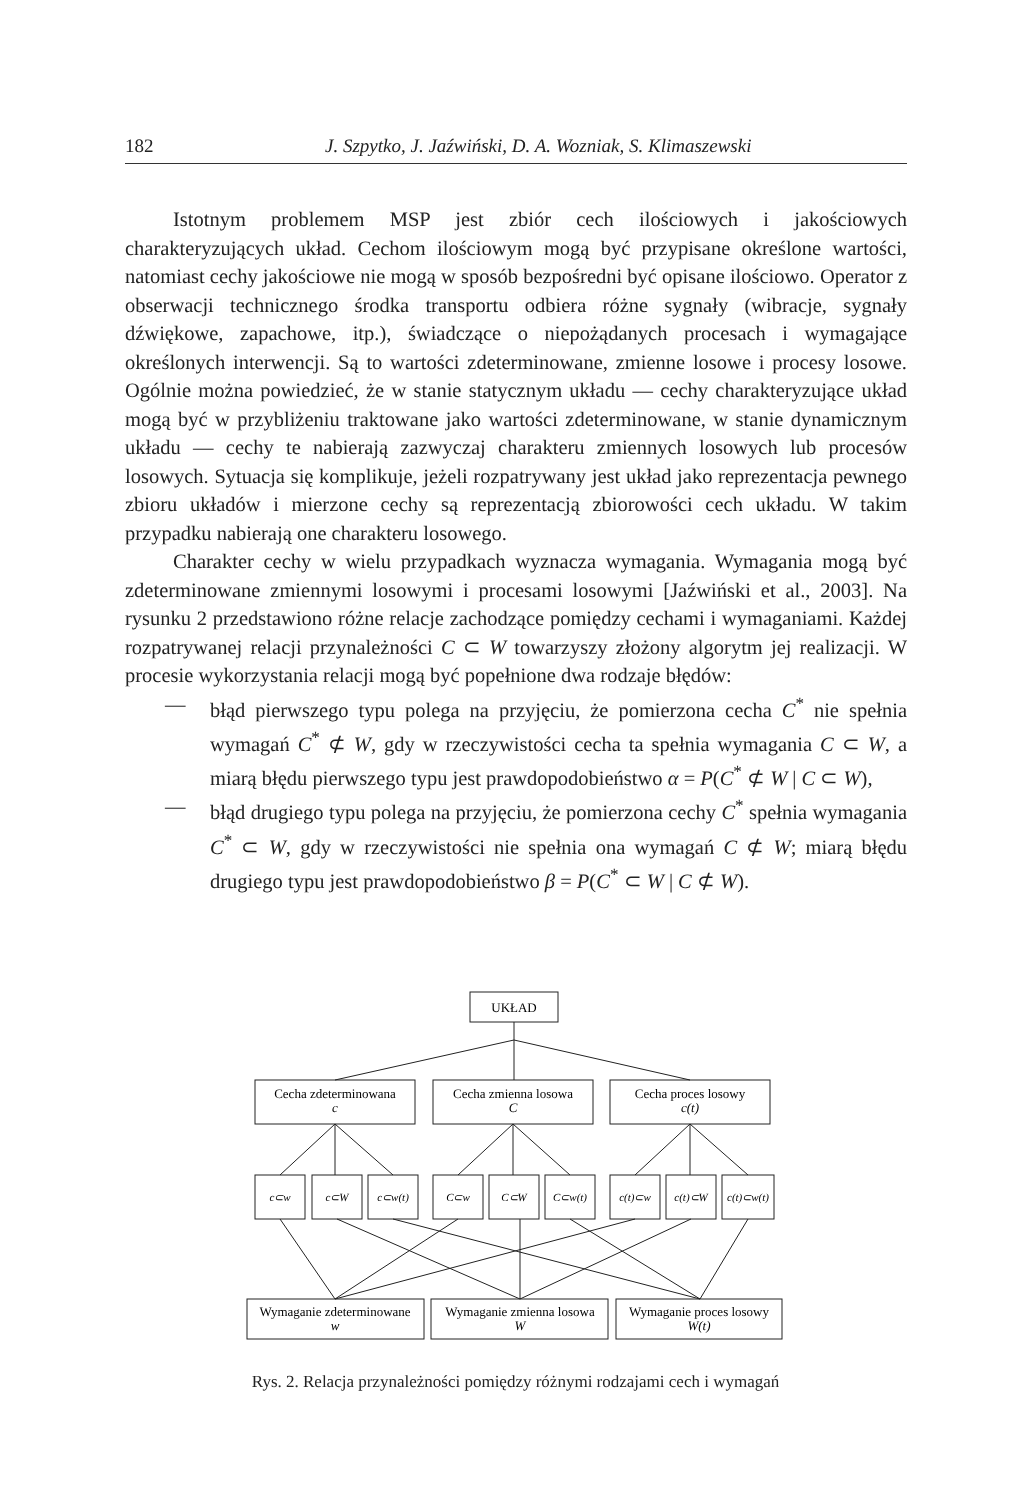182 J. Szpytko, J. Jaźwiński, D. A. Wozniak, S. Klimaszewski
Istotnym problemem MSP jest zbiór cech ilościowych i jakościowych charakteryzujących układ. Cechom ilościowym mogą być przypisane określone wartości, natomiast cechy jakościowe nie mogą w sposób bezpośredni być opisane ilościowo. Operator z obserwacji technicznego środka transportu odbiera różne sygnały (wibracje, sygnały dźwiękowe, zapachowe, itp.), świadczące o niepożądanych procesach i wymagające określonych interwencji. Są to wartości zdeterminowane, zmienne losowe i procesy losowe. Ogólnie można powiedzieć, że w stanie statycznym układu — cechy charakteryzujące układ mogą być w przybliżeniu traktowane jako wartości zdeterminowane, w stanie dynamicznym układu — cechy te nabierają zazwyczaj charakteru zmiennych losowych lub procesów losowych. Sytuacja się komplikuje, jeżeli rozpatrywany jest układ jako reprezentacja pewnego zbioru układów i mierzone cechy są reprezentacją zbiorowości cech układu. W takim przypadku nabierają one charakteru losowego.
Charakter cechy w wielu przypadkach wyznacza wymagania. Wymagania mogą być zdeterminowane zmiennymi losowymi i procesami losowymi [Jaźwiński et al., 2003]. Na rysunku 2 przedstawiono różne relacje zachodzące pomiędzy cechami i wymaganiami. Każdej rozpatrywanej relacji przynależności C ⊂ W towarzyszy złożony algorytm jej realizacji. W procesie wykorzystania relacji mogą być popełnione dwa rodzaje błędów:
— błąd pierwszego typu polega na przyjęciu, że pomierzona cecha C<sup>*</sup> nie spełnia wymagań C<sup>*</sup> ⊄ W, gdy w rzeczywistości cecha ta spełnia wymagania C ⊂ W, a miarą błędu pierwszego typu jest prawdopodobieństwo α = P(C<sup>*</sup> ⊄ W | C ⊂ W),
— błąd drugiego typu polega na przyjęciu, że pomierzona cechy C<sup>*</sup> spełnia wymagania C<sup>*</sup> ⊂ W, gdy w rzeczywistości nie spełnia ona wymagań C ⊄ W; miarą błędu drugiego typu jest prawdopodobieństwo β = P(C<sup>*</sup> ⊂ W | C ⊄ W).
UKŁAD
Cecha zdeterminowana
c
Cecha zmienna losowa
C
Cecha proces losowy
c(t)
c⊂w
c⊂W
c⊂w(t)
C⊂w
C⊂W
C⊂w(t)
c(t)⊂w
c(t)⊂W
c(t)⊂w(t)
Wymaganie zdeterminowane
w
Wymaganie zmienna losowa
W
Wymaganie proces losowy
W(t)
Rys. 2. Relacja przynależności pomiędzy różnymi rodzajami cech i wymagań